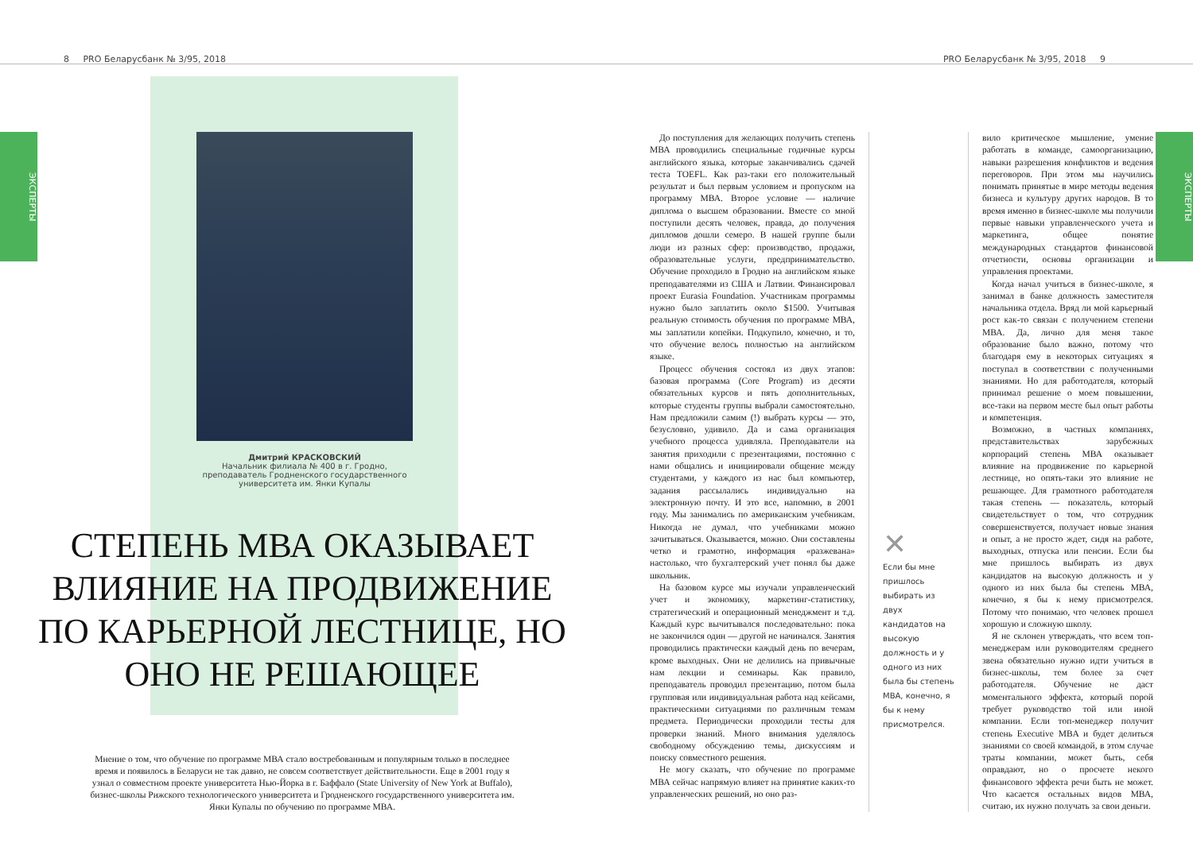8 PRO Беларусбанк № 3/95, 2018 PRO Беларусбанк № 3/95, 2018 9
ЭКСПЕРТЫ
ЭКСПЕРТЫ
Дмитрий КРАСКОВСКИЙ
Начальник филиала № 400 в г. Гродно, преподаватель Гродненского государственного университета им. Янки Купалы
СТЕПЕНЬ МВА ОКАЗЫВАЕТ ВЛИЯНИЕ НА ПРОДВИЖЕНИЕ ПО КАРЬЕРНОЙ ЛЕСТНИЦЕ, НО ОНО НЕ РЕШАЮЩЕЕ
Мнение о том, что обучение по программе МВА стало востребованным и популярным только в последнее время и появилось в Беларуси не так давно, не совсем соответствует действительности. Еще в 2001 году я узнал о совместном проекте университета Нью-Йорка в г. Баффало (State University of New York at Buffalo), бизнес-школы Рижского технологического университета и Гродненского государственного университета им. Янки Купалы по обучению по программе МВА.
До поступления для желающих получить степень МВА проводились специальные годичные курсы английского языка, которые заканчивались сдачей теста TOEFL. Как раз-таки его положительный результат и был первым условием и пропуском на программу МВА. Второе условие — наличие диплома о высшем образовании. Вместе со мной поступили десять человек, правда, до получения дипломов дошли семеро. В нашей группе были люди из разных сфер: производство, продажи, образовательные услуги, предпринимательство. Обучение проходило в Гродно на английском языке преподавателями из США и Латвии. Финансировал проект Eurasia Foundation. Участникам программы нужно было заплатить около $1500. Учитывая реальную стоимость обучения по программе МВА, мы заплатили копейки. Подкупило, конечно, и то, что обучение велось полностью на английском языке.
Процесс обучения состоял из двух этапов: базовая программа (Core Program) из десяти обязательных курсов и пять дополнительных, которые студенты группы выбрали самостоятельно. Нам предложили самим (!) выбрать курсы — это, безусловно, удивило. Да и сама организация учебного процесса удивляла. Преподаватели на занятия приходили с презентациями, постоянно с нами общались и инициировали общение между студентами, у каждого из нас был компьютер, задания рассылались индивидуально на электронную почту. И это все, напомню, в 2001 году. Мы занимались по американским учебникам. Никогда не думал, что учебниками можно зачитываться. Оказывается, можно. Они составлены четко и грамотно, информация «разжевана» настолько, что бухгалтерский учет понял бы даже школьник.
На базовом курсе мы изучали управленческий учет и экономику, маркетинг-статистику, стратегический и операционный менеджмент и т.д. Каждый курс вычитывался последовательно: пока не закончился один — другой не начинался. Занятия проводились практически каждый день по вечерам, кроме выходных. Они не делились на привычные нам лекции и семинары. Как правило, преподаватель проводил презентацию, потом была групповая или индивидуальная работа над кейсами, практическими ситуациями по различным темам предмета. Периодически проходили тесты для проверки знаний. Много внимания уделялось свободному обсуждению темы, дискуссиям и поиску совместного решения.
Не могу сказать, что обучение по программе МВА сейчас напрямую влияет на принятие каких-то управленческих решений, но оно раз-
✕
Если бы мне пришлось выбирать из двух кандидатов на высокую должность и у одного из них была бы степень МВА, конечно, я бы к нему присмотрелся.
вило критическое мышление, умение работать в команде, самоорганизацию, навыки разрешения конфликтов и ведения переговоров. При этом мы научились понимать принятые в мире методы ведения бизнеса и культуру других народов. В то время именно в бизнес-школе мы получили первые навыки управленческого учета и маркетинга, общее понятие международных стандартов финансовой отчетности, основы организации и управления проектами.
Когда начал учиться в бизнес-школе, я занимал в банке должность заместителя начальника отдела. Вряд ли мой карьерный рост как-то связан с получением степени МВА. Да, лично для меня такое образование было важно, потому что благодаря ему в некоторых ситуациях я поступал в соответствии с полученными знаниями. Но для работодателя, который принимал решение о моем повышении, все-таки на первом месте был опыт работы и компетенция.
Возможно, в частных компаниях, представительствах зарубежных корпораций степень МВА оказывает влияние на продвижение по карьерной лестнице, но опять-таки это влияние не решающее. Для грамотного работодателя такая степень — показатель, который свидетельствует о том, что сотрудник совершенствуется, получает новые знания и опыт, а не просто ждет, сидя на работе, выходных, отпуска или пенсии. Если бы мне пришлось выбирать из двух кандидатов на высокую должность и у одного из них была бы степень МВА, конечно, я бы к нему присмотрелся. Потому что понимаю, что человек прошел хорошую и сложную школу.
Я не склонен утверждать, что всем топ-менеджерам или руководителям среднего звена обязательно нужно идти учиться в бизнес-школы, тем более за счет работодателя. Обучение не даст моментального эффекта, который порой требует руководство той или иной компании. Если топ-менеджер получит степень Executive MBA и будет делиться знаниями со своей командой, в этом случае траты компании, может быть, себя оправдают, но о просчете некого финансового эффекта речи быть не может. Что касается остальных видов МВА, считаю, их нужно получать за свои деньги.